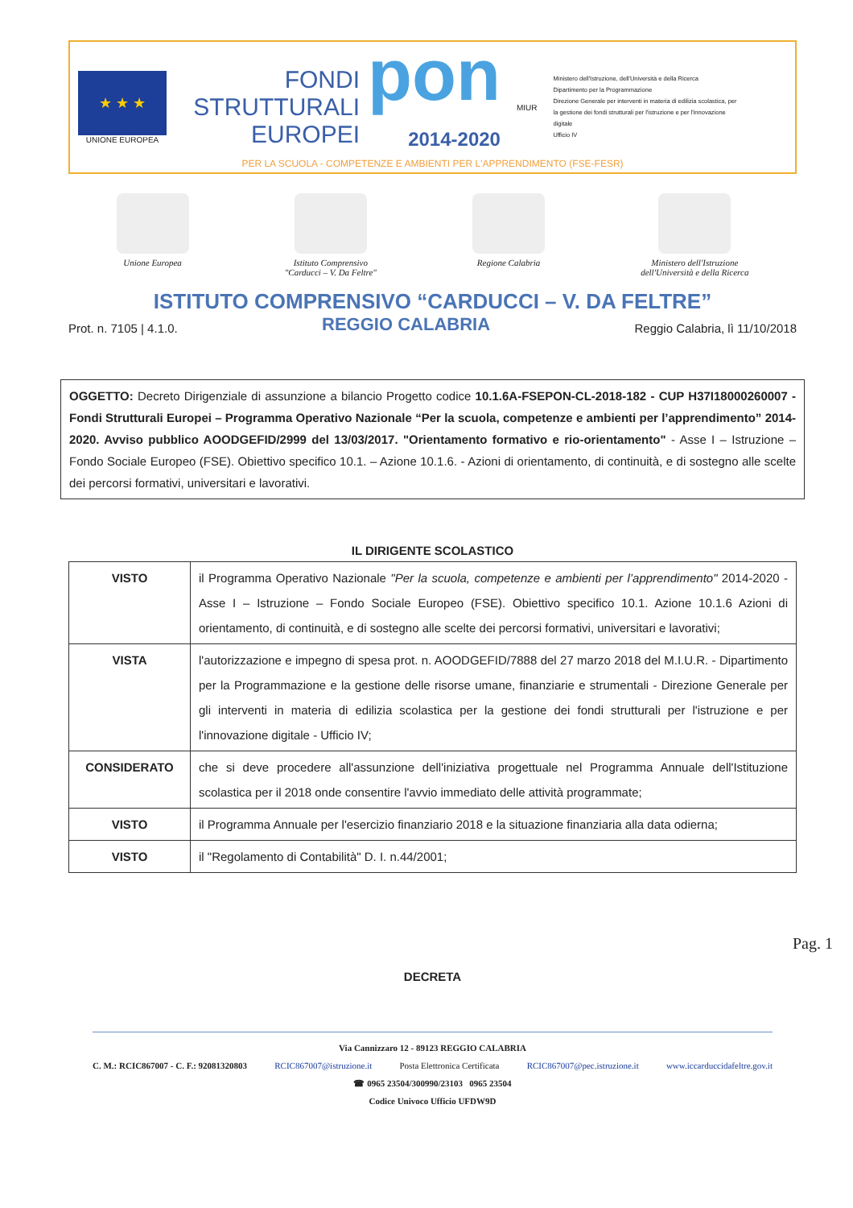★ ★ ★
UNIONE EUROPEA
FONDI STRUTTURALI EUROPEI
pon
2014-2020
MIUR
Ministero dell'Istruzione, dell'Università e della Ricerca
Dipartimento per la Programmazione
Direzione Generale per interventi in materia di edilizia scolastica, per la gestione dei fondi strutturali per l'istruzione e per l'innovazione digitale
Ufficio IV
PER LA SCUOLA - COMPETENZE E AMBIENTI PER L'APPRENDIMENTO (FSE-FESR)
Unione Europea Istituto Comprensivo
"Carducci – V. Da Feltre"
Regione Calabria Ministero dell'Istruzione
dell'Università e della Ricerca
ISTITUTO COMPRENSIVO “CARDUCCI – V. DA FELTRE”
Prot. n. 7105 | 4.1.0. REGGIO CALABRIA Reggio Calabria, lì 11/10/2018
OGGETTO: Decreto Dirigenziale di assunzione a bilancio Progetto codice 10.1.6A-FSEPON-CL-2018-182 - CUP H37I18000260007 - Fondi Strutturali Europei – Programma Operativo Nazionale “Per la scuola, competenze e ambienti per l’apprendimento” 2014-2020. Avviso pubblico AOODGEFID/2999 del 13/03/2017. "Orientamento formativo e rio-orientamento" - Asse I – Istruzione – Fondo Sociale Europeo (FSE). Obiettivo specifico 10.1. – Azione 10.1.6. - Azioni di orientamento, di continuità, e di sostegno alle scelte dei percorsi formativi, universitari e lavorativi.
IL DIRIGENTE SCOLASTICO
| VISTO | il Programma Operativo Nazionale "Per la scuola, competenze e ambienti per l’apprendimento" 2014-2020 - Asse I – Istruzione – Fondo Sociale Europeo (FSE). Obiettivo specifico 10.1. Azione 10.1.6 Azioni di orientamento, di continuità, e di sostegno alle scelte dei percorsi formativi, universitari e lavorativi; |
| VISTA | l'autorizzazione e impegno di spesa prot. n. AOODGEFID/7888 del 27 marzo 2018 del M.I.U.R. - Dipartimento per la Programmazione e la gestione delle risorse umane, finanziarie e strumentali - Direzione Generale per gli interventi in materia di edilizia scolastica per la gestione dei fondi strutturali per l'istruzione e per l'innovazione digitale - Ufficio IV; |
| CONSIDERATO | che si deve procedere all'assunzione dell'iniziativa progettuale nel Programma Annuale dell'Istituzione scolastica per il 2018 onde consentire l'avvio immediato delle attività programmate; |
| VISTO | il Programma Annuale per l'esercizio finanziario 2018 e la situazione finanziaria alla data odierna; |
| VISTO | il "Regolamento di Contabilità" D. I. n.44/2001; |
DECRETA
Pag. 1
Via Cannizzaro 12 - 89123 REGGIO CALABRIA
C. M.: RCIC867007 - C. F.: 92081320803 RCIC867007@istruzione.it Posta Elettronica Certificata RCIC867007@pec.istruzione.it www.iccarduccidafeltre.gov.it
☎ 0965 23504/300990/23103 0965 23504
Codice Univoco Ufficio UFDW9D